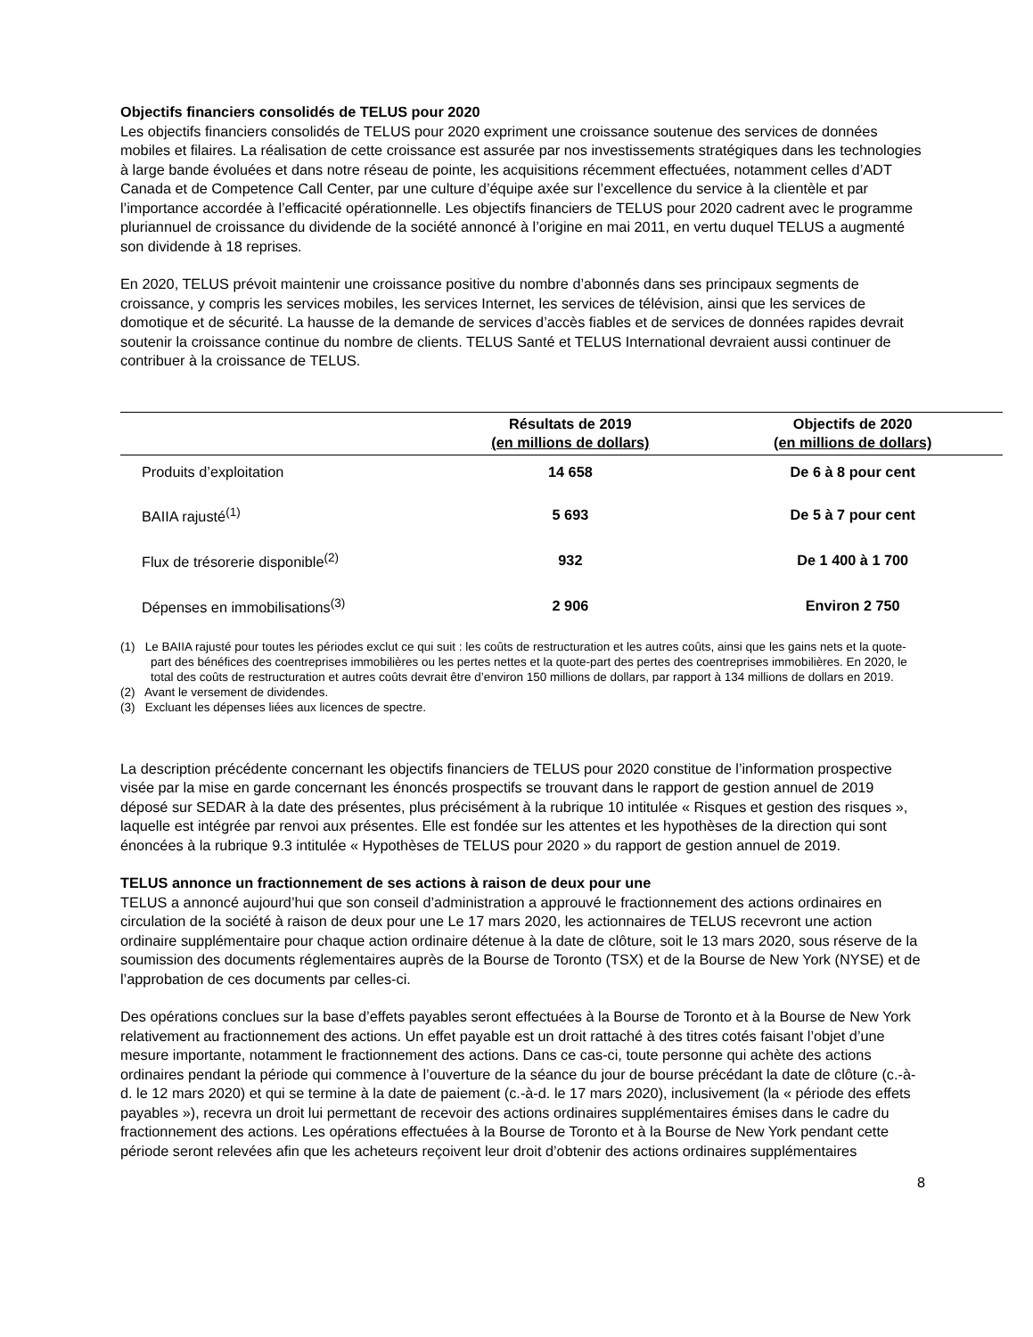Objectifs financiers consolidés de TELUS pour 2020
Les objectifs financiers consolidés de TELUS pour 2020 expriment une croissance soutenue des services de données mobiles et filaires. La réalisation de cette croissance est assurée par nos investissements stratégiques dans les technologies à large bande évoluées et dans notre réseau de pointe, les acquisitions récemment effectuées, notamment celles d’ADT Canada et de Competence Call Center, par une culture d’équipe axée sur l’excellence du service à la clientèle et par l’importance accordée à l’efficacité opérationnelle. Les objectifs financiers de TELUS pour 2020 cadrent avec le programme pluriannuel de croissance du dividende de la société annoncé à l’origine en mai 2011, en vertu duquel TELUS a augmenté son dividende à 18 reprises.
En 2020, TELUS prévoit maintenir une croissance positive du nombre d’abonnés dans ses principaux segments de croissance, y compris les services mobiles, les services Internet, les services de télévision, ainsi que les services de domotique et de sécurité. La hausse de la demande de services d’accès fiables et de services de données rapides devrait soutenir la croissance continue du nombre de clients. TELUS Santé et TELUS International devraient aussi continuer de contribuer à la croissance de TELUS.
| | Résultats de 2019 (en millions de dollars) | Objectifs de 2020 (en millions de dollars) |
| --- | --- | --- |
| Produits d’exploitation | 14 658 | De 6 à 8 pour cent |
| BAIIA rajusté<sup>(1)</sup> | 5 693 | De 5 à 7 pour cent |
| Flux de trésorerie disponible<sup>(2)</sup> | 932 | De 1 400 à 1 700 |
| Dépenses en immobilisations<sup>(3)</sup> | 2 906 | Environ 2 750 |
(1) Le BAIIA rajusté pour toutes les périodes exclut ce qui suit : les coûts de restructuration et les autres coûts, ainsi que les gains nets et la quote-part des bénéfices des coentreprises immobilières ou les pertes nettes et la quote-part des pertes des coentreprises immobilières. En 2020, le total des coûts de restructuration et autres coûts devrait être d’environ 150 millions de dollars, par rapport à 134 millions de dollars en 2019.
(2) Avant le versement de dividendes.
(3) Excluant les dépenses liées aux licences de spectre.
La description précédente concernant les objectifs financiers de TELUS pour 2020 constitue de l’information prospective visée par la mise en garde concernant les énoncés prospectifs se trouvant dans le rapport de gestion annuel de 2019 déposé sur SEDAR à la date des présentes, plus précisément à la rubrique 10 intitulée « Risques et gestion des risques », laquelle est intégrée par renvoi aux présentes. Elle est fondée sur les attentes et les hypothèses de la direction qui sont énoncées à la rubrique 9.3 intitulée « Hypothèses de TELUS pour 2020 » du rapport de gestion annuel de 2019.
TELUS annonce un fractionnement de ses actions à raison de deux pour une
TELUS a annoncé aujourd’hui que son conseil d’administration a approuvé le fractionnement des actions ordinaires en circulation de la société à raison de deux pour une Le 17 mars 2020, les actionnaires de TELUS recevront une action ordinaire supplémentaire pour chaque action ordinaire détenue à la date de clôture, soit le 13 mars 2020, sous réserve de la soumission des documents réglementaires auprès de la Bourse de Toronto (TSX) et de la Bourse de New York (NYSE) et de l’approbation de ces documents par celles-ci.
Des opérations conclues sur la base d’effets payables seront effectuées à la Bourse de Toronto et à la Bourse de New York relativement au fractionnement des actions. Un effet payable est un droit rattaché à des titres cotés faisant l’objet d’une mesure importante, notamment le fractionnement des actions. Dans ce cas-ci, toute personne qui achète des actions ordinaires pendant la période qui commence à l’ouverture de la séance du jour de bourse précédant la date de clôture (c.-à-d. le 12 mars 2020) et qui se termine à la date de paiement (c.-à-d. le 17 mars 2020), inclusivement (la « période des effets payables »), recevra un droit lui permettant de recevoir des actions ordinaires supplémentaires émises dans le cadre du fractionnement des actions. Les opérations effectuées à la Bourse de Toronto et à la Bourse de New York pendant cette période seront relevées afin que les acheteurs reçoivent leur droit d’obtenir des actions ordinaires supplémentaires
8